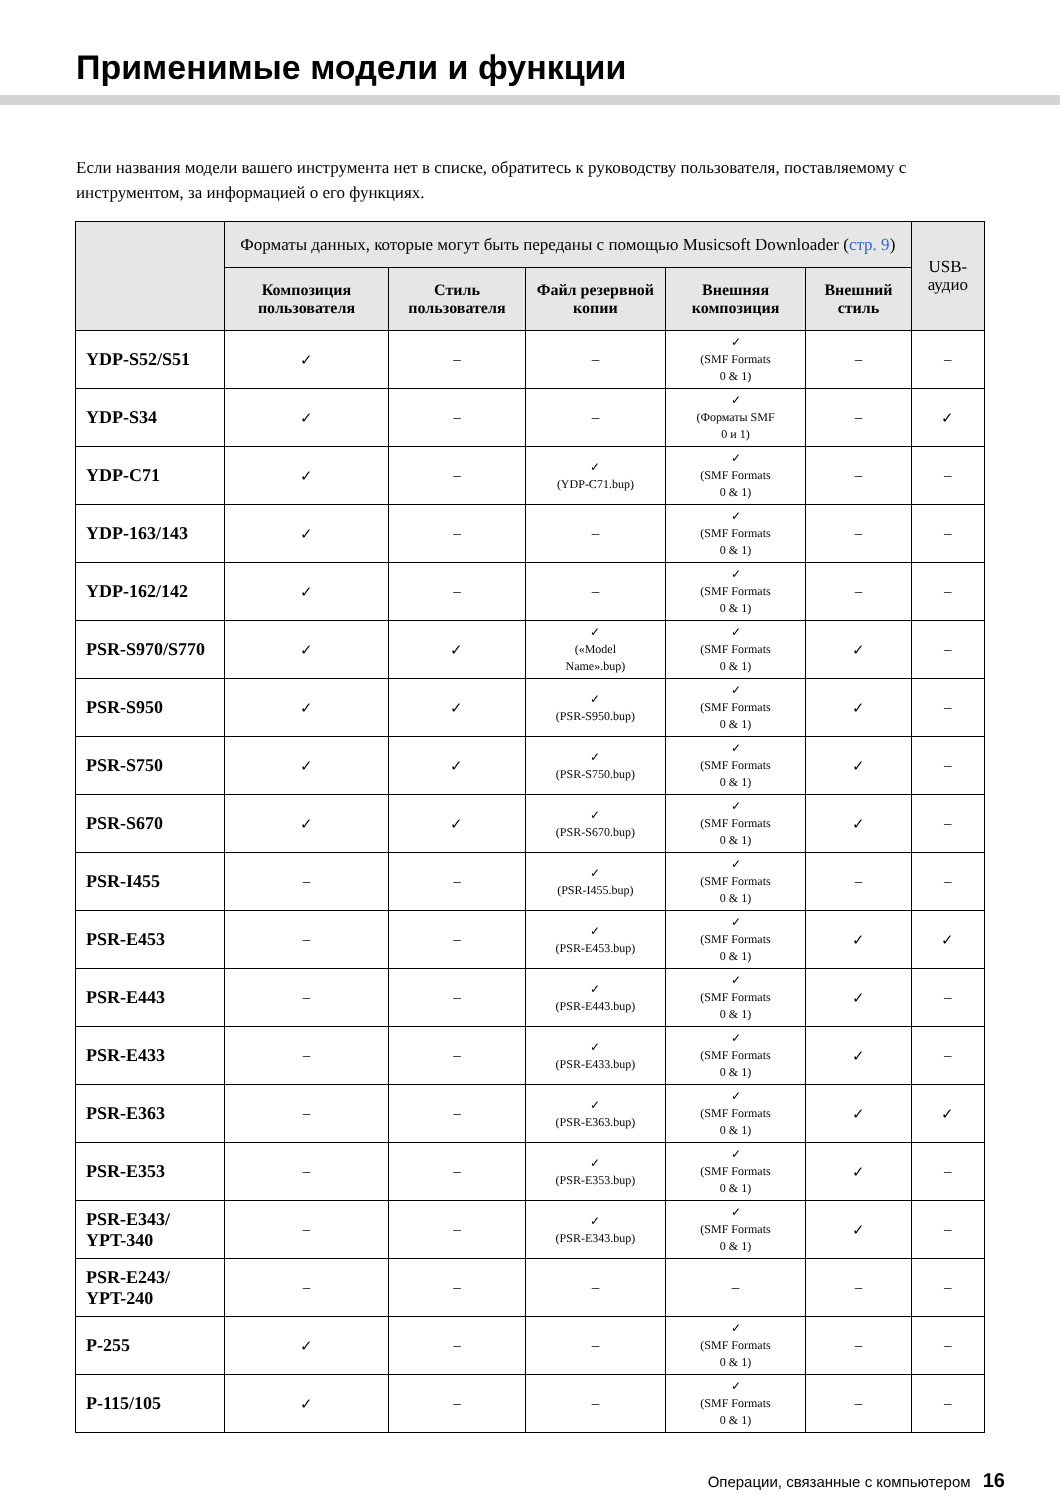Применимые модели и функции
Если названия модели вашего инструмента нет в списке, обратитесь к руководству пользователя, поставляемому с инструментом, за информацией о его функциях.
| | Форматы данных, которые могут быть переданы с помощью Musicsoft Downloader ( стр. 9 ) | | | | | USB-аудио |
| --- | --- | --- | --- | --- | --- | --- |
| | Композиция пользователя | Стиль пользователя | Файл резервной копии | Внешняя композиция | Внешний стиль | |
| YDP-S52/S51 | ✓ | – | – | ✓ (SMF Formats 0 & 1) | – | – |
| YDP-S34 | ✓ | – | – | ✓ (Форматы SMF 0 и 1) | – | ✓ |
| YDP-C71 | ✓ | – | ✓ (YDP-C71.bup) | ✓ (SMF Formats 0 & 1) | – | – |
| YDP-163/143 | ✓ | – | – | ✓ (SMF Formats 0 & 1) | – | – |
| YDP-162/142 | ✓ | – | – | ✓ (SMF Formats 0 & 1) | – | – |
| PSR-S970/S770 | ✓ | ✓ | ✓ («Model Name».bup) | ✓ (SMF Formats 0 & 1) | ✓ | – |
| PSR-S950 | ✓ | ✓ | ✓ (PSR-S950.bup) | ✓ (SMF Formats 0 & 1) | ✓ | – |
| PSR-S750 | ✓ | ✓ | ✓ (PSR-S750.bup) | ✓ (SMF Formats 0 & 1) | ✓ | – |
| PSR-S670 | ✓ | ✓ | ✓ (PSR-S670.bup) | ✓ (SMF Formats 0 & 1) | ✓ | – |
| PSR-I455 | – | – | ✓ (PSR-I455.bup) | ✓ (SMF Formats 0 & 1) | – | – |
| PSR-E453 | – | – | ✓ (PSR-E453.bup) | ✓ (SMF Formats 0 & 1) | ✓ | ✓ |
| PSR-E443 | – | – | ✓ (PSR-E443.bup) | ✓ (SMF Formats 0 & 1) | ✓ | – |
| PSR-E433 | – | – | ✓ (PSR-E433.bup) | ✓ (SMF Formats 0 & 1) | ✓ | – |
| PSR-E363 | – | – | ✓ (PSR-E363.bup) | ✓ (SMF Formats 0 & 1) | ✓ | ✓ |
| PSR-E353 | – | – | ✓ (PSR-E353.bup) | ✓ (SMF Formats 0 & 1) | ✓ | – |
| PSR-E343/ YPT-340 | – | – | ✓ (PSR-E343.bup) | ✓ (SMF Formats 0 & 1) | ✓ | – |
| PSR-E243/ YPT-240 | – | – | – | – | – | – |
| P-255 | ✓ | – | – | ✓ (SMF Formats 0 & 1) | – | – |
| P-115/105 | ✓ | – | – | ✓ (SMF Formats 0 & 1) | – | – |
Операции, связанные с компьютером 16